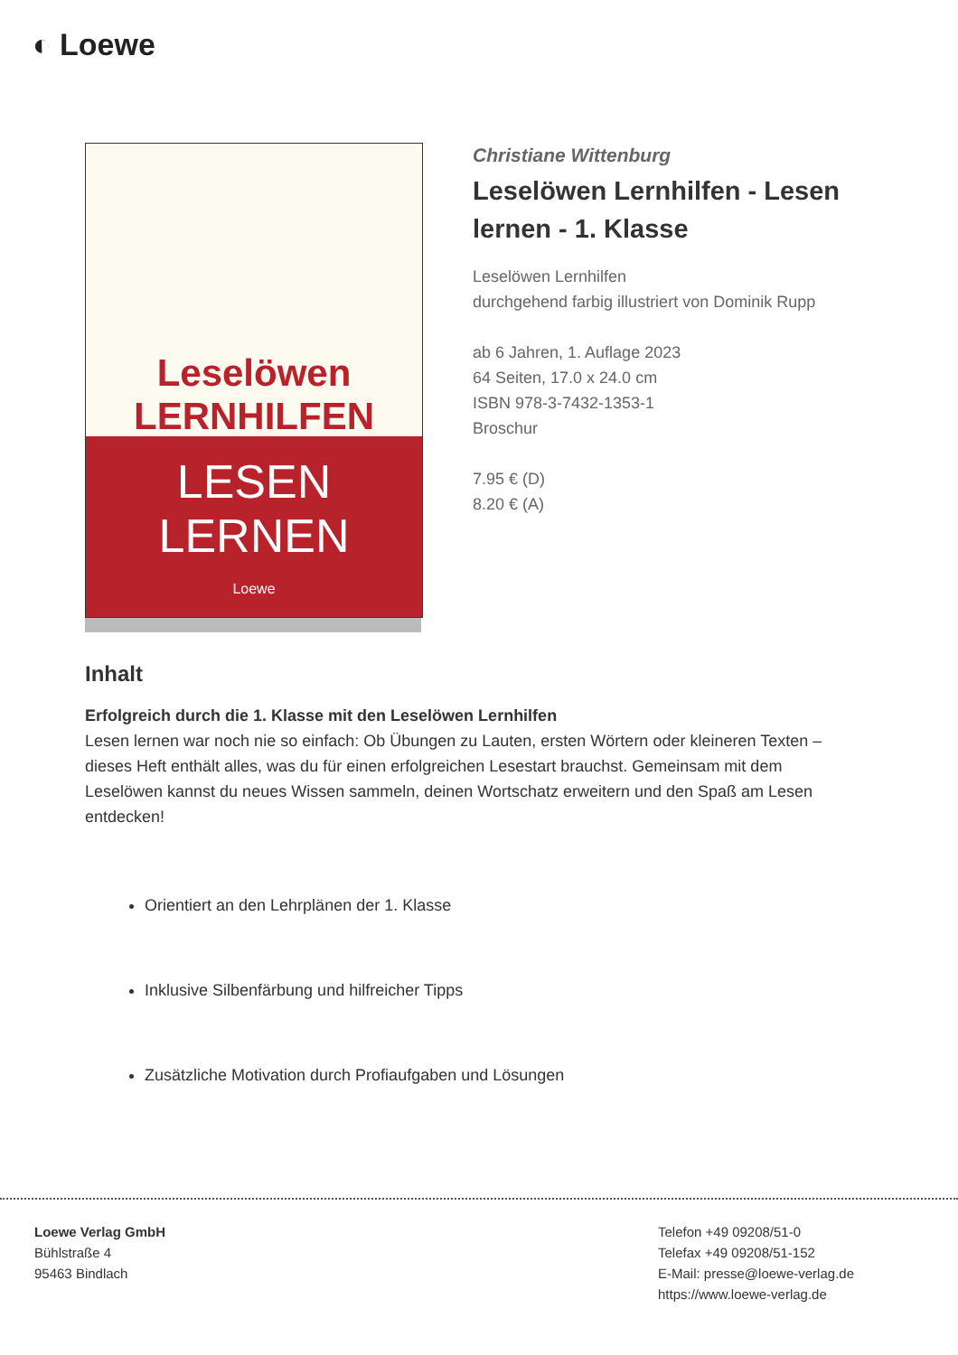◐ Loewe
Leselöwen
LERNHILFEN
LESEN
LERNEN
Loewe
Christiane Wittenburg
Leselöwen Lernhilfen - Lesen lernen - 1. Klasse
Leselöwen Lernhilfen
durchgehend farbig illustriert von Dominik Rupp
ab 6 Jahren, 1. Auflage 2023
64 Seiten, 17.0 x 24.0 cm
ISBN 978-3-7432-1353-1
Broschur
7.95 € (D)
8.20 € (A)
Inhalt
Erfolgreich durch die 1. Klasse mit den Leselöwen Lernhilfen
Lesen lernen war noch nie so einfach: Ob Übungen zu Lauten, ersten Wörtern oder kleineren Texten – dieses Heft enthält alles, was du für einen erfolgreichen Lesestart brauchst. Gemeinsam mit dem Leselöwen kannst du neues Wissen sammeln, deinen Wortschatz erweitern und den Spaß am Lesen entdecken!
Orientiert an den Lehrplänen der 1. Klasse
Inklusive Silbenfärbung und hilfreicher Tipps
Zusätzliche Motivation durch Profiaufgaben und Lösungen
Loewe Verlag GmbH
Bühlstraße 4
95463 Bindlach
Telefon +49 09208/51-0
Telefax +49 09208/51-152
E-Mail: presse@loewe-verlag.de
https://www.loewe-verlag.de